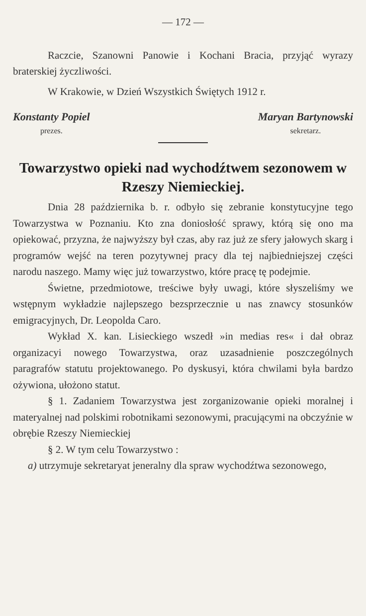— 172 —
Raczcie, Szanowni Panowie i Kochani Bracia, przyjąć wyrazy braterskiej życzliwości.
W Krakowie, w Dzień Wszystkich Świętych 1912 r.
Konstanty Popiel
prezes.
Maryan Bartynowski
sekretarz.
Towarzystwo opieki nad wychodźtwem sezonowem w Rzeszy Niemieckiej.
Dnia 28 października b. r. odbyło się zebranie konstytucyjne tego Towarzystwa w Poznaniu. Kto zna doniosłość sprawy, którą się ono ma opiekować, przyzna, że najwyższy był czas, aby raz już ze sfery jałowych skarg i programów wejść na teren pozytywnej pracy dla tej najbiedniejszej części narodu naszego. Mamy więc już towarzystwo, które pracę tę podejmie.
Świetne, przedmiotowe, treściwe były uwagi, które słyszeliśmy we wstępnym wykładzie najlepszego bezsprzecznie u nas znawcy stosunków emigracyjnych, Dr. Leopolda Caro.
Wykład X. kan. Lisieckiego wszedł »in medias res« i dał obraz organizacyi nowego Towarzystwa, oraz uzasadnienie poszczególnych paragrafów statutu projektowanego. Po dyskusyi, która chwilami była bardzo ożywiona, ułożono statut.
§ 1. Zadaniem Towarzystwa jest zorganizowanie opieki moralnej i materyalnej nad polskimi robotnikami sezonowymi, pracującymi na obczyźnie w obrębie Rzeszy Niemieckiej
§ 2. W tym celu Towarzystwo :
a) utrzymuje sekretaryat jeneralny dla spraw wychodźtwa sezonowego,